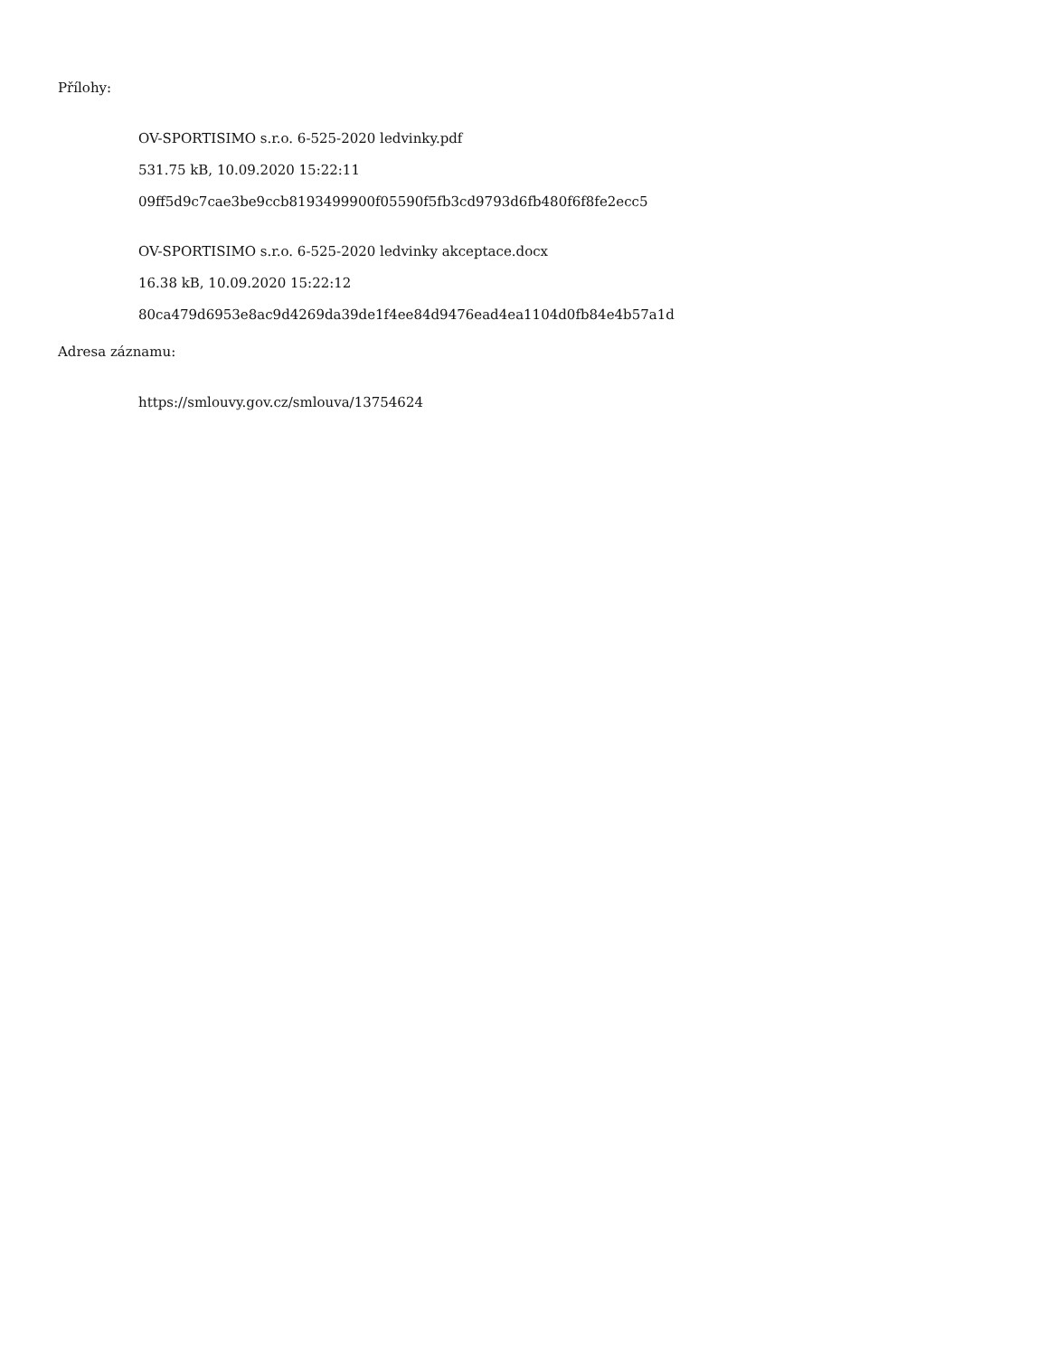Přílohy:
OV-SPORTISIMO s.r.o. 6-525-2020 ledvinky.pdf
531.75 kB, 10.09.2020 15:22:11
09ff5d9c7cae3be9ccb8193499900f05590f5fb3cd9793d6fb480f6f8fe2ecc5
OV-SPORTISIMO s.r.o. 6-525-2020 ledvinky akceptace.docx
16.38 kB, 10.09.2020 15:22:12
80ca479d6953e8ac9d4269da39de1f4ee84d9476ead4ea1104d0fb84e4b57a1d
Adresa záznamu:
https://smlouvy.gov.cz/smlouva/13754624